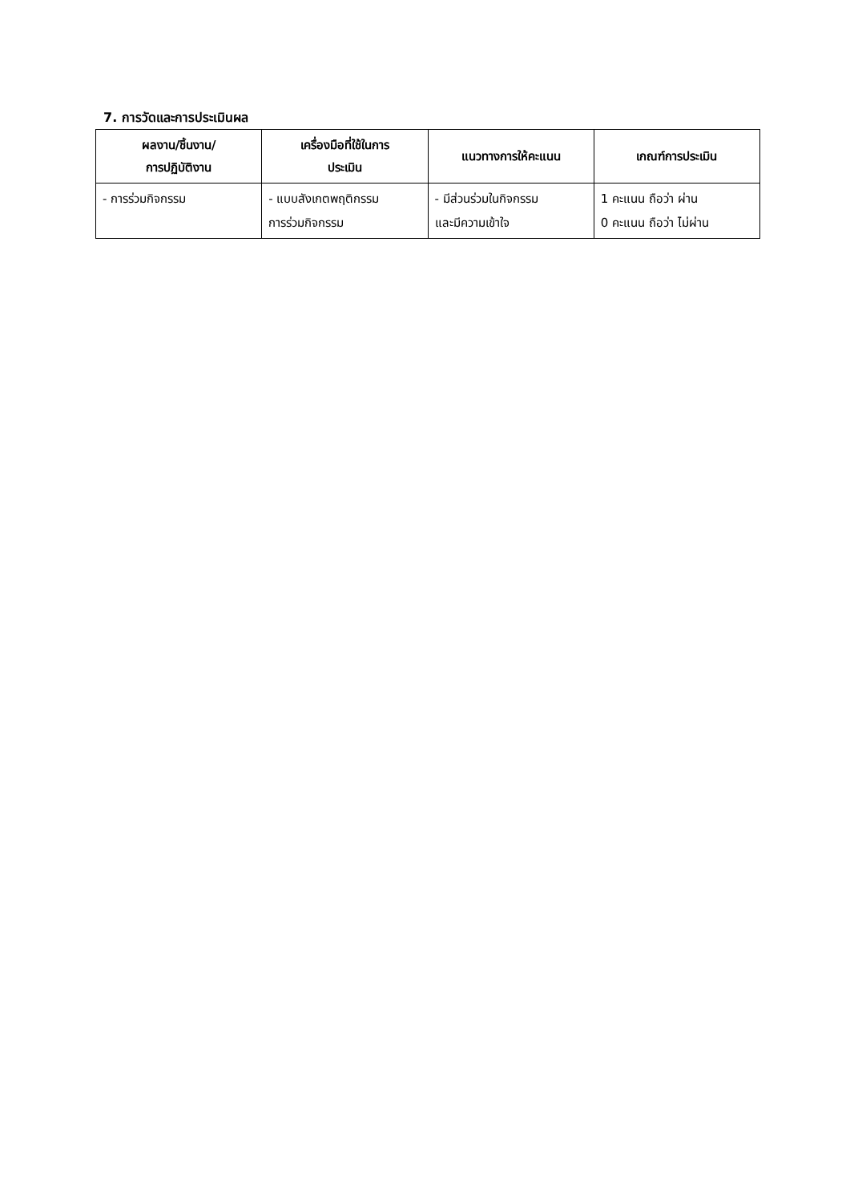7. การวัดและการประเมินผล
| ผลงาน/ชิ้นงาน/ การปฏิบัติงาน | เครื่องมือที่ใช้ในการ ประเมิน | แนวทางการให้คะแนน | เกณฑ์การประเมิน |
| --- | --- | --- | --- |
| - การร่วมกิจกรรม | - แบบสังเกตพฤติกรรม การร่วมกิจกรรม | - มีส่วนร่วมในกิจกรรม และมีความเข้าใจ | 1 คะแนน ถือว่า ผ่าน 0 คะแนน ถือว่า ไม่ผ่าน |